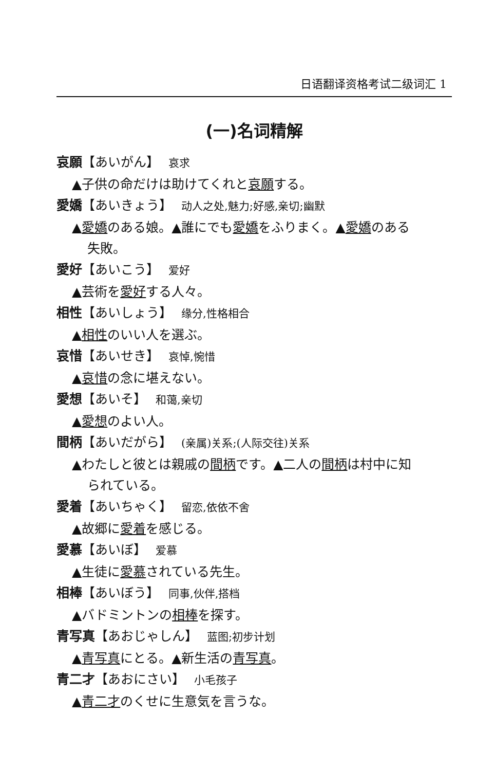日语翻译资格考试二级词汇 1
(一)名词精解
哀願【あいがん】 哀求
▲子供の命だけは助けてくれと哀願する。
愛嬌【あいきょう】 动人之处,魅力;好感,亲切;幽默
▲愛嬌のある娘。▲誰にでも愛嬌をふりまく。▲愛嬌のある
失敗。
愛好【あいこう】 爱好
▲芸術を愛好する人々。
相性【あいしょう】 缘分,性格相合
▲相性のいい人を選ぶ。
哀惜【あいせき】 哀悼,惋惜
▲哀惜の念に堪えない。
愛想【あいそ】 和蔼,亲切
▲愛想のよい人。
間柄【あいだがら】 (亲属)关系;(人际交往)关系
▲わたしと彼とは親戚の間柄です。▲二人の間柄は村中に知
られている。
愛着【あいちゃく】 留恋,依依不舍
▲故郷に愛着を感じる。
愛慕【あいぼ】 爱慕
▲生徒に愛慕されている先生。
相棒【あいぼう】 同事,伙伴,搭档
▲バドミントンの相棒を探す。
青写真【あおじゃしん】 蓝图;初步计划
▲青写真にとる。▲新生活の青写真。
青二才【あおにさい】 小毛孩子
▲青二才のくせに生意気を言うな。